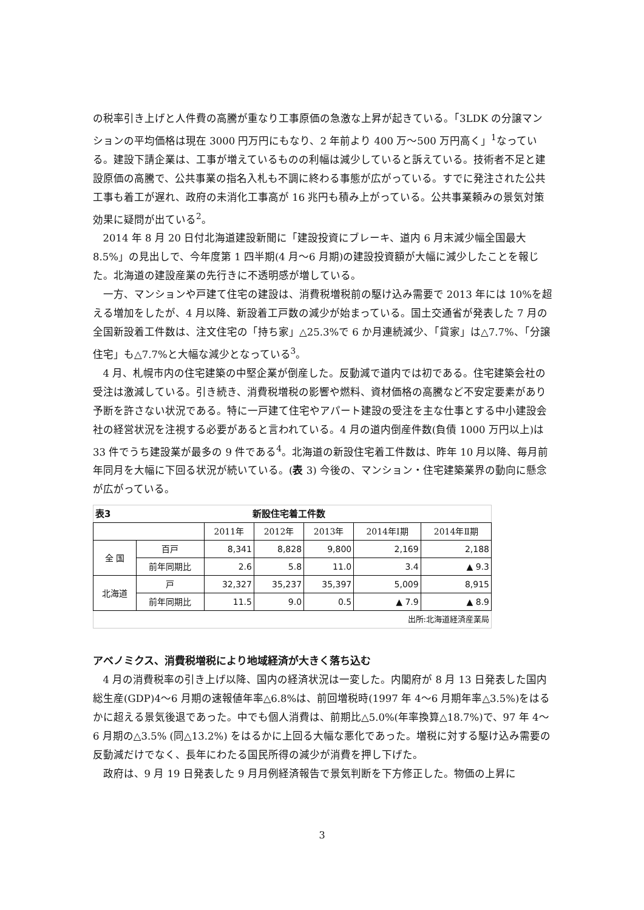の税率引き上げと人件費の高騰が重なり工事原価の急激な上昇が起きている。「3LDK の分譲マンションの平均価格は現在 3000 円万円にもなり、2 年前より 400 万～500 万円高く」<sup>1</sup>なっている。建設下請企業は、工事が増えているものの利幅は減少していると訴えている。技術者不足と建設原価の高騰で、公共事業の指名入札も不調に終わる事態が広がっている。すでに発注された公共工事も着工が遅れ、政府の未消化工事高が 16 兆円も積み上がっている。公共事業頼みの景気対策効果に疑問が出ている<sup>2</sup>。
2014 年 8 月 20 日付北海道建設新聞に「建設投資にブレーキ、道内 6 月末減少幅全国最大 8.5%」の見出しで、今年度第 1 四半期(4 月～6 月期)の建設投資額が大幅に減少したことを報じた。北海道の建設産業の先行きに不透明感が増している。
一方、マンションや戸建て住宅の建設は、消費税増税前の駆け込み需要で 2013 年には 10%を超える増加をしたが、4 月以降、新設着工戸数の減少が始まっている。国土交通省が発表した 7 月の全国新設着工件数は、注文住宅の「持ち家」△25.3%で 6 か月連続減少、「貸家」は△7.7%、「分譲住宅」も△7.7%と大幅な減少となっている<sup>3</sup>。
4 月、札幌市内の住宅建築の中堅企業が倒産した。反動減で道内では初である。住宅建築会社の受注は激減している。引き続き、消費税増税の影響や燃料、資材価格の高騰など不安定要素があり予断を許さない状況である。特に一戸建て住宅やアパート建設の受注を主な仕事とする中小建設会社の経営状況を注視する必要があると言われている。4 月の道内倒産件数(負債 1000 万円以上)は 33 件でうち建設業が最多の 9 件である<sup>4</sup>。北海道の新設住宅着工件数は、昨年 10 月以降、毎月前年同月を大幅に下回る状況が続いている。(表 3) 今後の、マンション・住宅建築業界の動向に懸念が広がっている。
| 表3 | | 新設住宅着工件数 | | | | |
| | | 2011年 | 2012年 | 2013年 | 2014年Ⅰ期 | 2014年Ⅱ期 |
| 全 国 | 百戸 | 8,341 | 8,828 | 9,800 | 2,169 | 2,188 |
| | 前年同期比 | 2.6 | 5.8 | 11.0 | 3.4 | ▲ 9.3 |
| 北海道 | 戸 | 32,327 | 35,237 | 35,397 | 5,009 | 8,915 |
| | 前年同期比 | 11.5 | 9.0 | 0.5 | ▲ 7.9 | ▲ 8.9 |
| 出所:北海道経済産業局 | | | | | | |
アベノミクス、消費税増税により地域経済が大きく落ち込む
4 月の消費税率の引き上げ以降、国内の経済状況は一変した。内閣府が 8 月 13 日発表した国内総生産(GDP)4～6 月期の速報値年率△6.8%は、前回増税時(1997 年 4～6 月期年率△3.5%)をはるかに超える景気後退であった。中でも個人消費は、前期比△5.0%(年率換算△18.7%)で、97 年 4～6 月期の△3.5% (同△13.2%) をはるかに上回る大幅な悪化であった。増税に対する駆け込み需要の反動減だけでなく、長年にわたる国民所得の減少が消費を押し下げた。
政府は、9 月 19 日発表した 9 月月例経済報告で景気判断を下方修正した。物価の上昇に
3